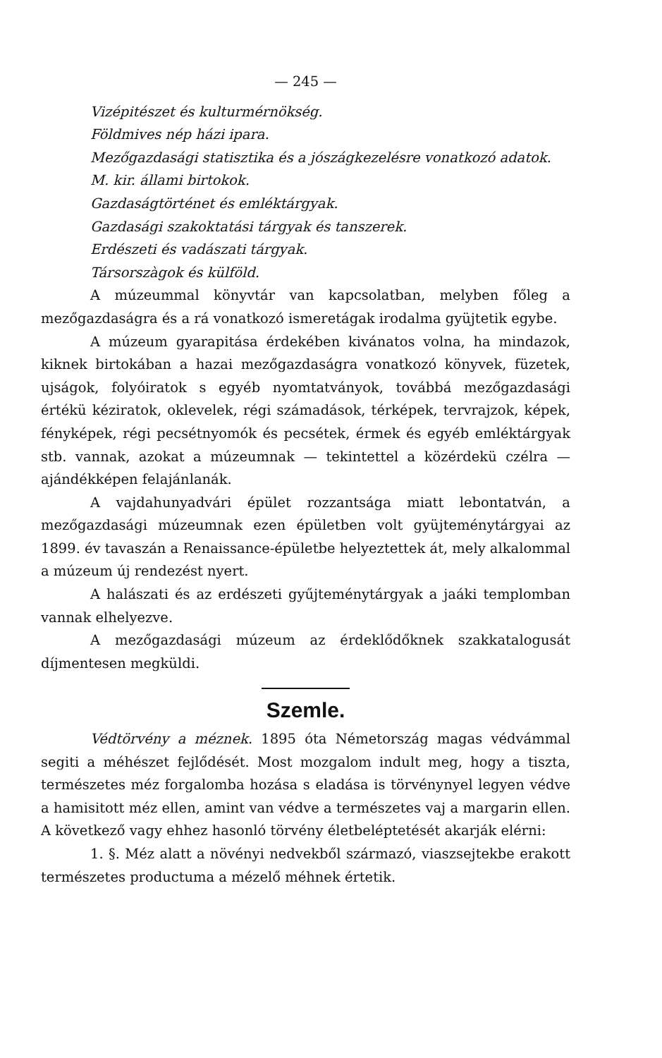— 245 —
Vizépitészet és kulturmérnökség.
Földmives nép házi ipara.
Mezőgazdasági statisztika és a jószágkezelésre vonatkozó adatok.
M. kir. állami birtokok.
Gazdaságtörténet és emléktárgyak.
Gazdasági szakoktatási tárgyak és tanszerek.
Erdészeti és vadászati tárgyak.
Társorszàgok és külföld.
A múzeummal könyvtár van kapcsolatban, melyben főleg a mezőgazdaságra és a rá vonatkozó ismeretágak irodalma gyüjtetik egybe.
A múzeum gyarapitása érdekében kivánatos volna, ha mindazok, kiknek birtokában a hazai mezőgazdaságra vonatkozó könyvek, füzetek, ujságok, folyóiratok s egyéb nyomtatványok, továbbá mezőgazdasági értékü kéziratok, oklevelek, régi számadások, térképek, tervrajzok, képek, fényképek, régi pecsétnyomók és pecsétek, érmek és egyéb emléktárgyak stb. vannak, azokat a múzeumnak — tekintettel a közérdekü czélra — ajándékképen felajánlanák.
A vajdahunyadvári épület rozzantsága miatt lebontatván, a mezőgazdasági múzeumnak ezen épületben volt gyüjteménytárgyai az 1899. év tavaszán a Renaissance-épületbe helyeztettek át, mely alkalommal a múzeum új rendezést nyert.
A halászati és az erdészeti gyűjteménytárgyak a jaáki templomban vannak elhelyezve.
A mezőgazdasági múzeum az érdeklődőknek szakkatalogusát díjmentesen megküldi.
Szemle.
Védtörvény a méznek. 1895 óta Németország magas védvámmal segiti a méhészet fejlődését. Most mozgalom indult meg, hogy a tiszta, természetes méz forgalomba hozása s eladása is törvénynyel legyen védve a hamisitott méz ellen, amint van védve a természetes vaj a margarin ellen. A következő vagy ehhez hasonló törvény életbeléptetését akarják elérni:
1. §. Méz alatt a növényi nedvekből származó, viaszsejtekbe erakott természetes productuma a mézelő méhnek értetik.